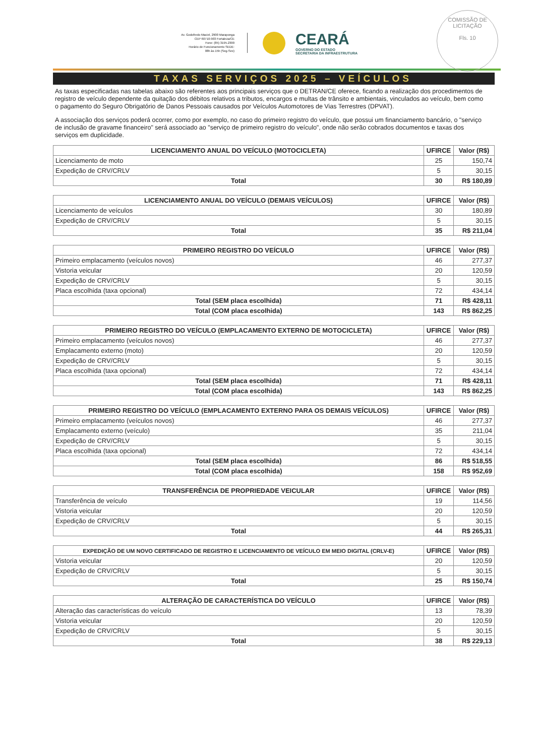COMISSÃO DE LICITAÇÃO
Fls. 10
Av. Godofredo Maciel, 2900 Maraponga
CEP 60710-903 Fortaleza/CE
Fone: (85) 3195.2300
Horário de Funcionamento SEDE:
08h às 15h (Seg-Sex)
CEARÁ
GOVERNO DO ESTADO
SECRETARIA DA INFRAESTRUTURA
TAXAS SERVIÇOS 2025 – VEÍCULOS
As taxas especificadas nas tabelas abaixo são referentes aos principais serviços que o DETRAN/CE oferece, ficando a realização dos procedimentos de registro de veículo dependente da quitação dos débitos relativos a tributos, encargos e multas de trânsito e ambientais, vinculados ao veículo, bem como o pagamento do Seguro Obrigatório de Danos Pessoais causados por Veículos Automotores de Vias Terrestres (DPVAT).
A associação dos serviços poderá ocorrer, como por exemplo, no caso do primeiro registro do veículo, que possui um financiamento bancário, o "serviço de inclusão de gravame financeiro" será associado ao "serviço de primeiro registro do veículo", onde não serão cobrados documentos e taxas dos serviços em duplicidade.
| LICENCIAMENTO ANUAL DO VEÍCULO (MOTOCICLETA) | UFIRCE | Valor (R$) |
| --- | --- | --- |
| Licenciamento de moto | 25 | 150,74 |
| Expedição de CRV/CRLV | 5 | 30,15 |
| Total | 30 | R$ 180,89 |
| LICENCIAMENTO ANUAL DO VEÍCULO (DEMAIS VEÍCULOS) | UFIRCE | Valor (R$) |
| --- | --- | --- |
| Licenciamento de veículos | 30 | 180,89 |
| Expedição de CRV/CRLV | 5 | 30,15 |
| Total | 35 | R$ 211,04 |
| PRIMEIRO REGISTRO DO VEÍCULO | UFIRCE | Valor (R$) |
| --- | --- | --- |
| Primeiro emplacamento (veículos novos) | 46 | 277,37 |
| Vistoria veicular | 20 | 120,59 |
| Expedição de CRV/CRLV | 5 | 30,15 |
| Placa escolhida (taxa opcional) | 72 | 434,14 |
| Total (SEM placa escolhida) | 71 | R$ 428,11 |
| Total (COM placa escolhida) | 143 | R$ 862,25 |
| PRIMEIRO REGISTRO DO VEÍCULO (EMPLACAMENTO EXTERNO DE MOTOCICLETA) | UFIRCE | Valor (R$) |
| --- | --- | --- |
| Primeiro emplacamento (veículos novos) | 46 | 277,37 |
| Emplacamento externo (moto) | 20 | 120,59 |
| Expedição de CRV/CRLV | 5 | 30,15 |
| Placa escolhida (taxa opcional) | 72 | 434,14 |
| Total (SEM placa escolhida) | 71 | R$ 428,11 |
| Total (COM placa escolhida) | 143 | R$ 862,25 |
| PRIMEIRO REGISTRO DO VEÍCULO (EMPLACAMENTO EXTERNO PARA OS DEMAIS VEÍCULOS) | UFIRCE | Valor (R$) |
| --- | --- | --- |
| Primeiro emplacamento (veículos novos) | 46 | 277,37 |
| Emplacamento externo (veículo) | 35 | 211,04 |
| Expedição de CRV/CRLV | 5 | 30,15 |
| Placa escolhida (taxa opcional) | 72 | 434,14 |
| Total (SEM placa escolhida) | 86 | R$ 518,55 |
| Total (COM placa escolhida) | 158 | R$ 952,69 |
| TRANSFERÊNCIA DE PROPRIEDADE VEICULAR | UFIRCE | Valor (R$) |
| --- | --- | --- |
| Transferência de veículo | 19 | 114,56 |
| Vistoria veicular | 20 | 120,59 |
| Expedição de CRV/CRLV | 5 | 30,15 |
| Total | 44 | R$ 265,31 |
| EXPEDIÇÃO DE UM NOVO CERTIFICADO DE REGISTRO E LICENCIAMENTO DE VEÍCULO EM MEIO DIGITAL (CRLV-E) | UFIRCE | Valor (R$) |
| --- | --- | --- |
| Vistoria veicular | 20 | 120,59 |
| Expedição de CRV/CRLV | 5 | 30,15 |
| Total | 25 | R$ 150,74 |
| ALTERAÇÃO DE CARACTERÍSTICA DO VEÍCULO | UFIRCE | Valor (R$) |
| --- | --- | --- |
| Alteração das características do veículo | 13 | 78,39 |
| Vistoria veicular | 20 | 120,59 |
| Expedição de CRV/CRLV | 5 | 30,15 |
| Total | 38 | R$ 229,13 |